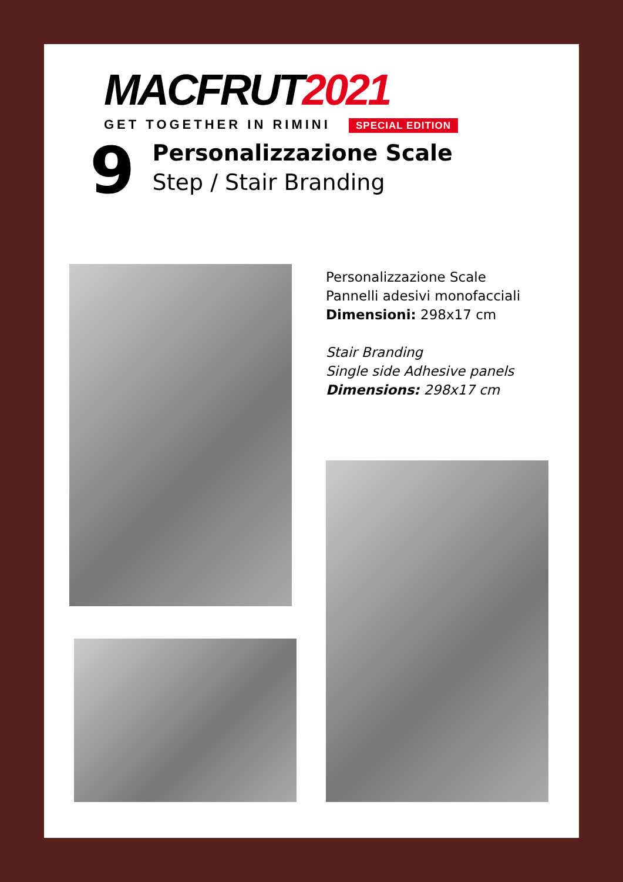MACFRUT2021
GET TOGETHER IN RIMINI SPECIAL EDITION
9
Personalizzazione Scale
Step / Stair Branding
Personalizzazione Scale
Pannelli adesivi monofacciali
Dimensioni: 298x17 cm
Stair Branding
Single side Adhesive panels
Dimensions: 298x17 cm